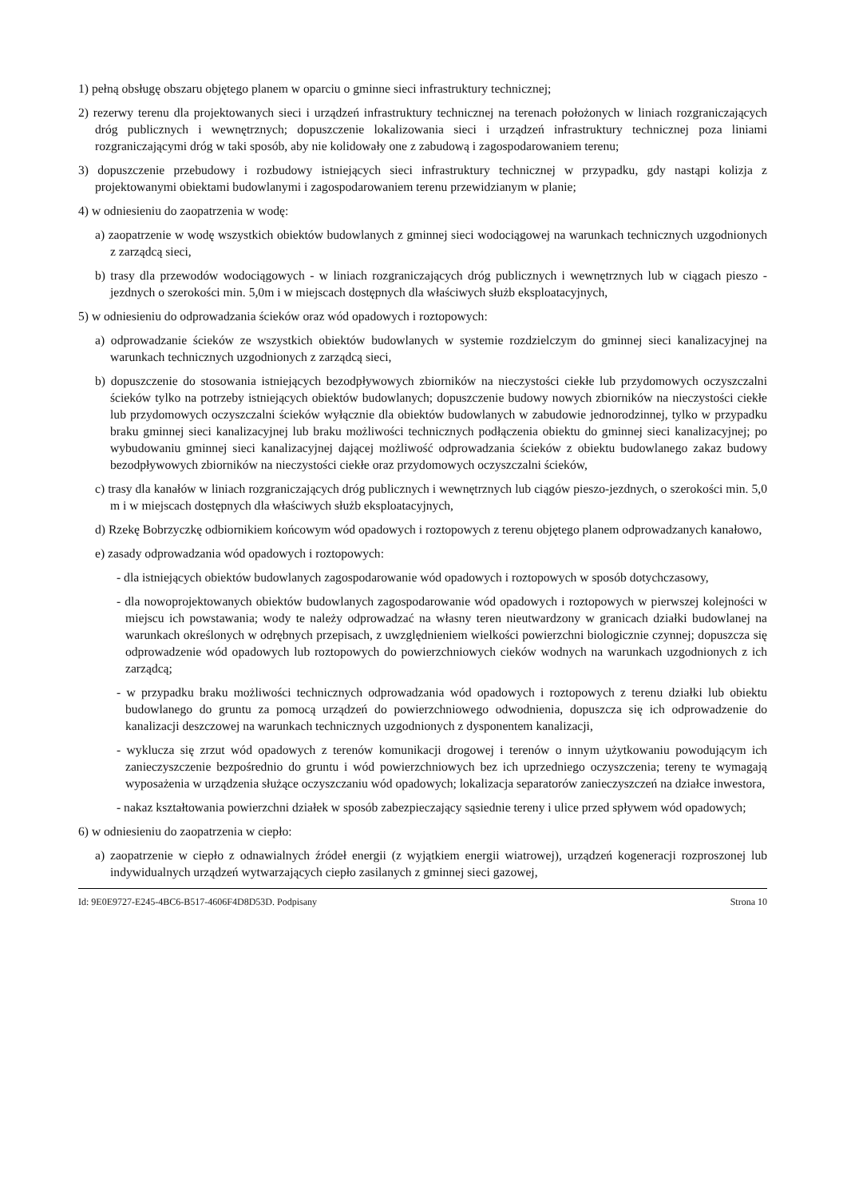1) pełną obsługę obszaru objętego planem w oparciu o gminne sieci infrastruktury technicznej;
2) rezerwy terenu dla projektowanych sieci i urządzeń infrastruktury technicznej na terenach położonych w liniach rozgraniczających dróg publicznych i wewnętrznych; dopuszczenie lokalizowania sieci i urządzeń infrastruktury technicznej poza liniami rozgraniczającymi dróg w taki sposób, aby nie kolidowały one z zabudową i zagospodarowaniem terenu;
3) dopuszczenie przebudowy i rozbudowy istniejących sieci infrastruktury technicznej w przypadku, gdy nastąpi kolizja z projektowanymi obiektami budowlanymi i zagospodarowaniem terenu przewidzianym w planie;
4) w odniesieniu do zaopatrzenia w wodę:
a) zaopatrzenie w wodę wszystkich obiektów budowlanych z gminnej sieci wodociągowej na warunkach technicznych uzgodnionych z zarządcą sieci,
b) trasy dla przewodów wodociągowych - w liniach rozgraniczających dróg publicznych i wewnętrznych lub w ciągach pieszo - jezdnych o szerokości min. 5,0m i w miejscach dostępnych dla właściwych służb eksploatacyjnych,
5) w odniesieniu do odprowadzania ścieków oraz wód opadowych i roztopowych:
a) odprowadzanie ścieków ze wszystkich obiektów budowlanych w systemie rozdzielczym do gminnej sieci kanalizacyjnej na warunkach technicznych uzgodnionych z zarządcą sieci,
b) dopuszczenie do stosowania istniejących bezodpływowych zbiorników na nieczystości ciekłe lub przydomowych oczyszczalni ścieków tylko na potrzeby istniejących obiektów budowlanych; dopuszczenie budowy nowych zbiorników na nieczystości ciekłe lub przydomowych oczyszczalni ścieków wyłącznie dla obiektów budowlanych w zabudowie jednorodzinnej, tylko w przypadku braku gminnej sieci kanalizacyjnej lub braku możliwości technicznych podłączenia obiektu do gminnej sieci kanalizacyjnej; po wybudowaniu gminnej sieci kanalizacyjnej dającej możliwość odprowadzania ścieków z obiektu budowlanego zakaz budowy bezodpływowych zbiorników na nieczystości ciekłe oraz przydomowych oczyszczalni ścieków,
c) trasy dla kanałów w liniach rozgraniczających dróg publicznych i wewnętrznych lub ciągów pieszo-jezdnych, o szerokości min. 5,0 m i w miejscach dostępnych dla właściwych służb eksploatacyjnych,
d) Rzekę Bobrzyczkę odbiornikiem końcowym wód opadowych i roztopowych z terenu objętego planem odprowadzanych kanałowo,
e) zasady odprowadzania wód opadowych i roztopowych:
- dla istniejących obiektów budowlanych zagospodarowanie wód opadowych i roztopowych w sposób dotychczasowy,
- dla nowoprojektowanych obiektów budowlanych zagospodarowanie wód opadowych i roztopowych w pierwszej kolejności w miejscu ich powstawania; wody te należy odprowadzać na własny teren nieutwardzony w granicach działki budowlanej na warunkach określonych w odrębnych przepisach, z uwzględnieniem wielkości powierzchni biologicznie czynnej; dopuszcza się odprowadzenie wód opadowych lub roztopowych do powierzchniowych cieków wodnych na warunkach uzgodnionych z ich zarządcą;
- w przypadku braku możliwości technicznych odprowadzania wód opadowych i roztopowych z terenu działki lub obiektu budowlanego do gruntu za pomocą urządzeń do powierzchniowego odwodnienia, dopuszcza się ich odprowadzenie do kanalizacji deszczowej na warunkach technicznych uzgodnionych z dysponentem kanalizacji,
- wyklucza się zrzut wód opadowych z terenów komunikacji drogowej i terenów o innym użytkowaniu powodującym ich zanieczyszczenie bezpośrednio do gruntu i wód powierzchniowych bez ich uprzedniego oczyszczenia; tereny te wymagają wyposażenia w urządzenia służące oczyszczaniu wód opadowych; lokalizacja separatorów zanieczyszczeń na działce inwestora,
- nakaz kształtowania powierzchni działek w sposób zabezpieczający sąsiednie tereny i ulice przed spływem wód opadowych;
6) w odniesieniu do zaopatrzenia w ciepło:
a) zaopatrzenie w ciepło z odnawialnych źródeł energii (z wyjątkiem energii wiatrowej), urządzeń kogeneracji rozproszonej lub indywidualnych urządzeń wytwarzających ciepło zasilanych z gminnej sieci gazowej,
Id: 9E0E9727-E245-4BC6-B517-4606F4D8D53D. Podpisany Strona 10